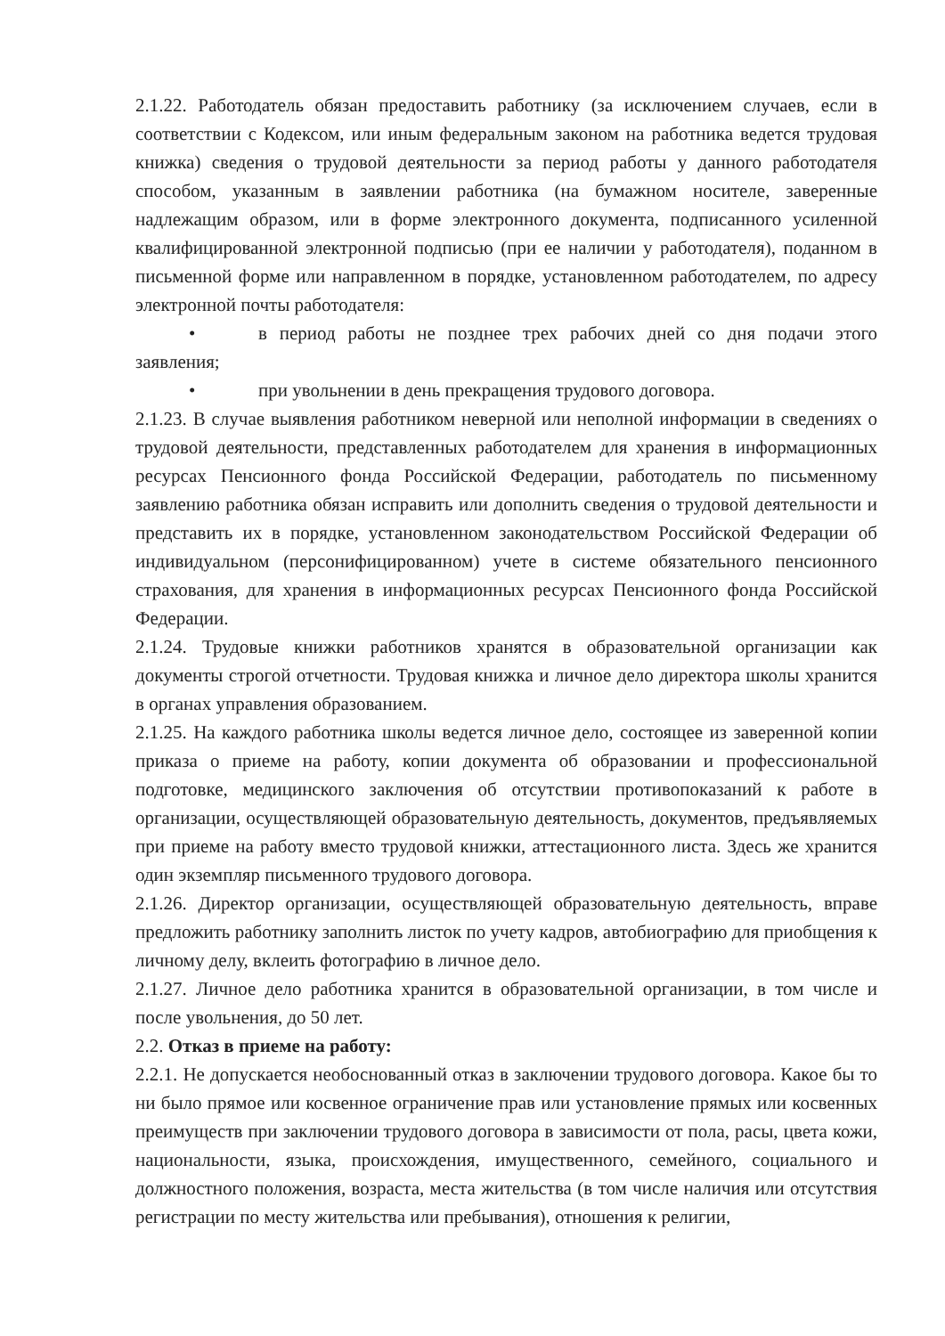2.1.22. Работодатель обязан предоставить работнику (за исключением случаев, если в соответствии с Кодексом, или иным федеральным законом на работника ведется трудовая книжка) сведения о трудовой деятельности за период работы у данного работодателя способом, указанным в заявлении работника (на бумажном носителе, заверенные надлежащим образом, или в форме электронного документа, подписанного усиленной квалифицированной электронной подписью (при ее наличии у работодателя), поданном в письменной форме или направленном в порядке, установленном работодателем, по адресу электронной почты работодателя:
• в период работы не позднее трех рабочих дней со дня подачи этого заявления;
• при увольнении в день прекращения трудового договора.
2.1.23. В случае выявления работником неверной или неполной информации в сведениях о трудовой деятельности, представленных работодателем для хранения в информационных ресурсах Пенсионного фонда Российской Федерации, работодатель по письменному заявлению работника обязан исправить или дополнить сведения о трудовой деятельности и представить их в порядке, установленном законодательством Российской Федерации об индивидуальном (персонифицированном) учете в системе обязательного пенсионного страхования, для хранения в информационных ресурсах Пенсионного фонда Российской Федерации.
2.1.24. Трудовые книжки работников хранятся в образовательной организации как документы строгой отчетности. Трудовая книжка и личное дело директора школы хранится в органах управления образованием.
2.1.25. На каждого работника школы ведется личное дело, состоящее из заверенной копии приказа о приеме на работу, копии документа об образовании и профессиональной подготовке, медицинского заключения об отсутствии противопоказаний к работе в организации, осуществляющей образовательную деятельность, документов, предъявляемых при приеме на работу вместо трудовой книжки, аттестационного листа. Здесь же хранится один экземпляр письменного трудового договора.
2.1.26. Директор организации, осуществляющей образовательную деятельность, вправе предложить работнику заполнить листок по учету кадров, автобиографию для приобщения к личному делу, вклеить фотографию в личное дело.
2.1.27. Личное дело работника хранится в образовательной организации, в том числе и после увольнения, до 50 лет.
2.2. Отказ в приеме на работу:
2.2.1. Не допускается необоснованный отказ в заключении трудового договора. Какое бы то ни было прямое или косвенное ограничение прав или установление прямых или косвенных преимуществ при заключении трудового договора в зависимости от пола, расы, цвета кожи, национальности, языка, происхождения, имущественного, семейного, социального и должностного положения, возраста, места жительства (в том числе наличия или отсутствия регистрации по месту жительства или пребывания), отношения к религии,